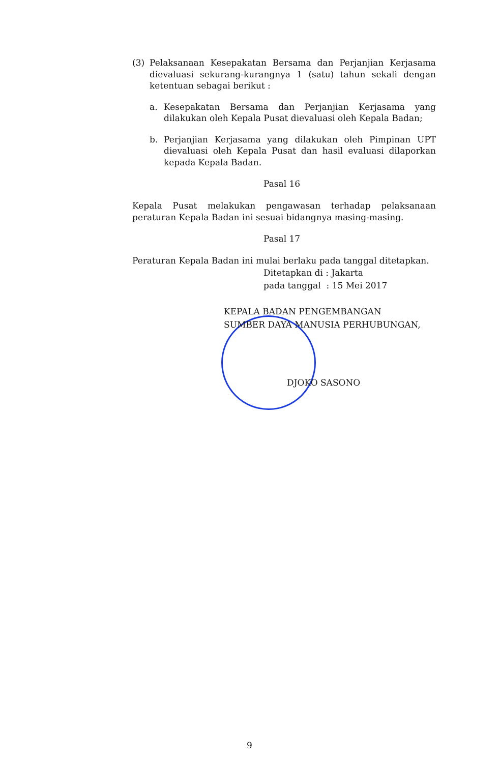(3) Pelaksanaan Kesepakatan Bersama dan Perjanjian Kerjasama dievaluasi sekurang-kurangnya 1 (satu) tahun sekali dengan ketentuan sebagai berikut :
a. Kesepakatan Bersama dan Perjanjian Kerjasama yang dilakukan oleh Kepala Pusat dievaluasi oleh Kepala Badan;
b. Perjanjian Kerjasama yang dilakukan oleh Pimpinan UPT dievaluasi oleh Kepala Pusat dan hasil evaluasi dilaporkan kepada Kepala Badan.
Pasal 16
Kepala Pusat melakukan pengawasan terhadap pelaksanaan peraturan Kepala Badan ini sesuai bidangnya masing-masing.
Pasal 17
Peraturan Kepala Badan ini mulai berlaku pada tanggal ditetapkan.
Ditetapkan di : Jakarta
pada tanggal : 15 Mei 2017
KEPALA BADAN PENGEMBANGAN
SUMBER DAYA MANUSIA PERHUBUNGAN,
DJOKO SASONO
9